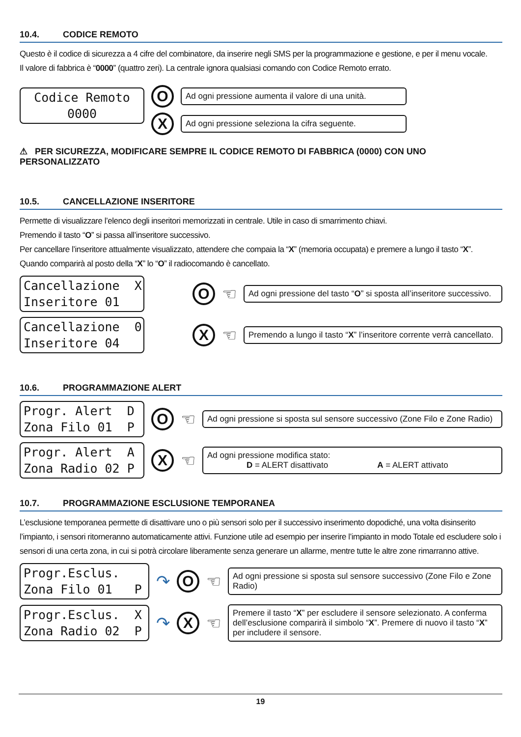10.4. CODICE REMOTO
Questo è il codice di sicurezza a 4 cifre del combinatore, da inserire negli SMS per la programmazione e gestione, e per il menu vocale.
Il valore di fabbrica è “0000” (quattro zeri). La centrale ignora qualsiasi comando con Codice Remoto errato.
Codice Remoto 0000
O
Ad ogni pressione aumenta il valore di una unità.
X
Ad ogni pressione seleziona la cifra seguente.
⚠ PER SICUREZZA, MODIFICARE SEMPRE IL CODICE REMOTO DI FABBRICA (0000) CON UNO PERSONALIZZATO
10.5. CANCELLAZIONE INSERITORE
Permette di visualizzare l’elenco degli inseritori memorizzati in centrale. Utile in caso di smarrimento chiavi.
Premendo il tasto “O” si passa all’inseritore successivo.
Per cancellare l’inseritore attualmente visualizzato, attendere che compaia la “X” (memoria occupata) e premere a lungo il tasto “X”. Quando comparirà al posto della “X” lo “O” il radiocomando è cancellato.
Cancellazione X Inseritore 01
O
☜
Ad ogni pressione del tasto “O” si sposta all’inseritore successivo.
Cancellazione 0 Inseritore 04
X
☜
Premendo a lungo il tasto “X” l’inseritore corrente verrà cancellato.
10.6. PROGRAMMAZIONE ALERT
Progr. Alert D Zona Filo 01 P
O
☜
Ad ogni pressione si sposta sul sensore successivo (Zone Filo e Zone Radio)
Progr. Alert A Zona Radio 02 P
X
☜
Ad ogni pressione modifica stato:
D = ALERT disattivato A = ALERT attivato
10.7. PROGRAMMAZIONE ESCLUSIONE TEMPORANEA
L’esclusione temporanea permette di disattivare uno o più sensori solo per il successivo inserimento dopodiché, una volta disinserito l’impianto, i sensori ritorneranno automaticamente attivi. Funzione utile ad esempio per inserire l’impianto in modo Totale ed escludere solo i sensori di una certa zona, in cui si potrà circolare liberamente senza generare un allarme, mentre tutte le altre zone rimarranno attive.
Progr.Esclus. Zona Filo 01 P
↷
O
☜
Ad ogni pressione si sposta sul sensore successivo (Zone Filo e Zone Radio)
Progr.Esclus. X Zona Radio 02 P
↷
X
☜
Premere il tasto “X” per escludere il sensore selezionato. A conferma dell’esclusione comparirà il simbolo “X”. Premere di nuovo il tasto “X” per includere il sensore.
19